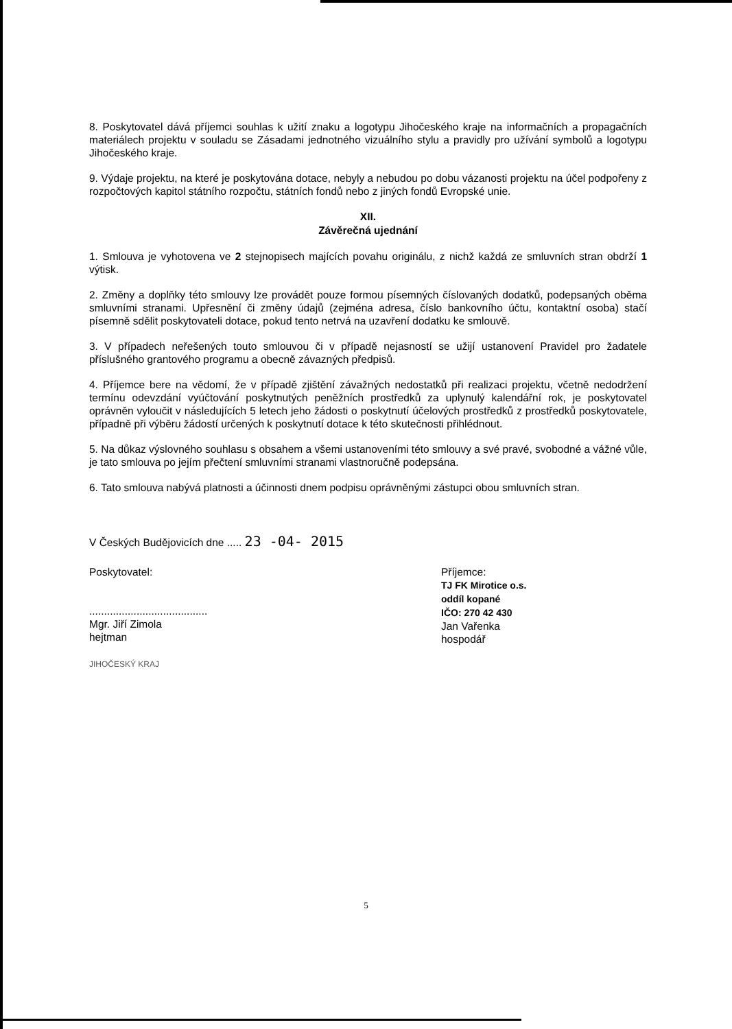8. Poskytovatel dává příjemci souhlas k užití znaku a logotypu Jihočeského kraje na informačních a propagačních materiálech projektu v souladu se Zásadami jednotného vizuálního stylu a pravidly pro užívání symbolů a logotypu Jihočeského kraje.
9. Výdaje projektu, na které je poskytována dotace, nebyly a nebudou po dobu vázanosti projektu na účel podpořeny z rozpočtových kapitol státního rozpočtu, státních fondů nebo z jiných fondů Evropské unie.
XII.
Závěrečná ujednání
1. Smlouva je vyhotovena ve 2 stejnopisech majících povahu originálu, z nichž každá ze smluvních stran obdrží 1 výtisk.
2. Změny a doplňky této smlouvy lze provádět pouze formou písemných číslovaných dodatků, podepsaných oběma smluvními stranami. Upřesnění či změny údajů (zejména adresa, číslo bankovního účtu, kontaktní osoba) stačí písemně sdělit poskytovateli dotace, pokud tento netrvá na uzavření dodatku ke smlouvě.
3. V případech neřešených touto smlouvou či v případě nejasností se užijí ustanovení Pravidel pro žadatele příslušného grantového programu a obecně závazných předpisů.
4. Příjemce bere na vědomí, že v případě zjištění závažných nedostatků při realizaci projektu, včetně nedodržení termínu odevzdání vyúčtování poskytnutých peněžních prostředků za uplynulý kalendářní rok, je poskytovatel oprávněn vyloučit v následujících 5 letech jeho žádosti o poskytnutí účelových prostředků z prostředků poskytovatele, případně při výběru žádostí určených k poskytnutí dotace k této skutečnosti přihlédnout.
5. Na důkaz výslovného souhlasu s obsahem a všemi ustanoveními této smlouvy a své pravé, svobodné a vážné vůle, je tato smlouva po jejím přečtení smluvními stranami vlastnoručně podepsána.
6. Tato smlouva nabývá platnosti a účinnosti dnem podpisu oprávněnými zástupci obou smluvních stran.
V Českých Budějovicích dne ..... 23 -04- 2015
Poskytovatel:
........................................
Mgr. Jiří Zimola
hejtman
JIHOČESKÝ KRAJ
Příjemce:
TJ FK Mirotice o.s.
oddíl kopané
IČO: 270 42 430
Jan Vařenka
hospodář
5